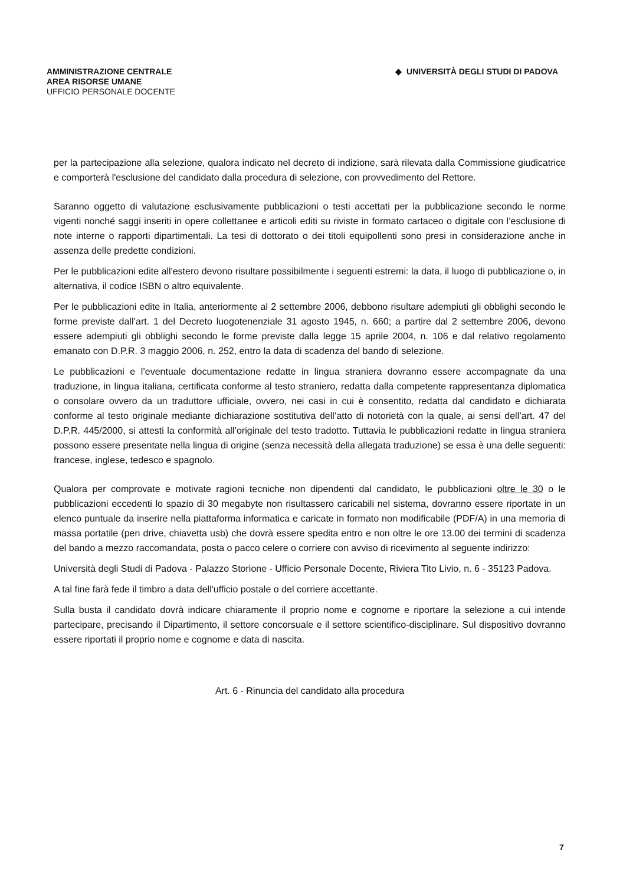AMMINISTRAZIONE CENTRALE
AREA RISORSE UMANE
UFFICIO PERSONALE DOCENTE
◆ UNIVERSITÀ DEGLI STUDI DI PADOVA
per la partecipazione alla selezione, qualora indicato nel decreto di indizione, sarà rilevata dalla Commissione giudicatrice e comporterà l'esclusione del candidato dalla procedura di selezione, con provvedimento del Rettore.
Saranno oggetto di valutazione esclusivamente pubblicazioni o testi accettati per la pubblicazione secondo le norme vigenti nonché saggi inseriti in opere collettanee e articoli editi su riviste in formato cartaceo o digitale con l’esclusione di note interne o rapporti dipartimentali. La tesi di dottorato o dei titoli equipollenti sono presi in considerazione anche in assenza delle predette condizioni.
Per le pubblicazioni edite all'estero devono risultare possibilmente i seguenti estremi: la data, il luogo di pubblicazione o, in alternativa, il codice ISBN o altro equivalente.
Per le pubblicazioni edite in Italia, anteriormente al 2 settembre 2006, debbono risultare adempiuti gli obblighi secondo le forme previste dall’art. 1 del Decreto luogotenenziale 31 agosto 1945, n. 660; a partire dal 2 settembre 2006, devono essere adempiuti gli obblighi secondo le forme previste dalla legge 15 aprile 2004, n. 106 e dal relativo regolamento emanato con D.P.R. 3 maggio 2006, n. 252, entro la data di scadenza del bando di selezione.
Le pubblicazioni e l’eventuale documentazione redatte in lingua straniera dovranno essere accompagnate da una traduzione, in lingua italiana, certificata conforme al testo straniero, redatta dalla competente rappresentanza diplomatica o consolare ovvero da un traduttore ufficiale, ovvero, nei casi in cui è consentito, redatta dal candidato e dichiarata conforme al testo originale mediante dichiarazione sostitutiva dell’atto di notorietà con la quale, ai sensi dell’art. 47 del D.P.R. 445/2000, si attesti la conformità all’originale del testo tradotto. Tuttavia le pubblicazioni redatte in lingua straniera possono essere presentate nella lingua di origine (senza necessità della allegata traduzione) se essa è una delle seguenti: francese, inglese, tedesco e spagnolo.
Qualora per comprovate e motivate ragioni tecniche non dipendenti dal candidato, le pubblicazioni oltre le 30 o le pubblicazioni eccedenti lo spazio di 30 megabyte non risultassero caricabili nel sistema, dovranno essere riportate in un elenco puntuale da inserire nella piattaforma informatica e caricate in formato non modificabile (PDF/A) in una memoria di massa portatile (pen drive, chiavetta usb) che dovrà essere spedita entro e non oltre le ore 13.00 dei termini di scadenza del bando a mezzo raccomandata, posta o pacco celere o corriere con avviso di ricevimento al seguente indirizzo:
Università degli Studi di Padova - Palazzo Storione - Ufficio Personale Docente, Riviera Tito Livio, n. 6 - 35123 Padova.
A tal fine farà fede il timbro a data dell'ufficio postale o del corriere accettante.
Sulla busta il candidato dovrà indicare chiaramente il proprio nome e cognome e riportare la selezione a cui intende partecipare, precisando il Dipartimento, il settore concorsuale e il settore scientifico-disciplinare. Sul dispositivo dovranno essere riportati il proprio nome e cognome e data di nascita.
Art. 6 - Rinuncia del candidato alla procedura
7